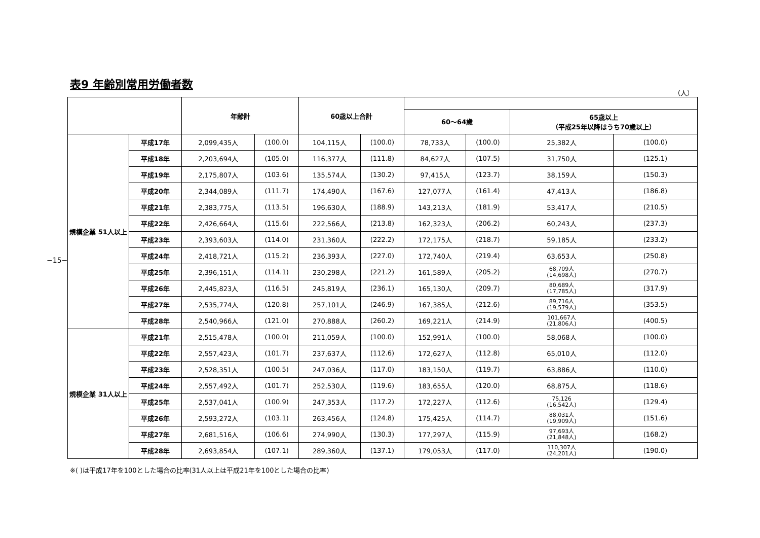−15−
表9 年齢別常用労働者数
（人）
| | | 年齢計 | | 60歳以上合計 | | | | | |
| --- | --- | --- | --- | --- | --- | --- | --- | --- | --- |
| | | | | | | 60〜64歳 | | 65歳以上 （平成25年以降はうち70歳以上） | |
| 規模企業 51人以上 | 平成17年 | 2,099,435人 | (100.0) | 104,115人 | (100.0) | 78,733人 | (100.0) | 25,382人 | (100.0) |
| | 平成18年 | 2,203,694人 | (105.0) | 116,377人 | (111.8) | 84,627人 | (107.5) | 31,750人 | (125.1) |
| | 平成19年 | 2,175,807人 | (103.6) | 135,574人 | (130.2) | 97,415人 | (123.7) | 38,159人 | (150.3) |
| | 平成20年 | 2,344,089人 | (111.7) | 174,490人 | (167.6) | 127,077人 | (161.4) | 47,413人 | (186.8) |
| | 平成21年 | 2,383,775人 | (113.5) | 196,630人 | (188.9) | 143,213人 | (181.9) | 53,417人 | (210.5) |
| | 平成22年 | 2,426,664人 | (115.6) | 222,566人 | (213.8) | 162,323人 | (206.2) | 60,243人 | (237.3) |
| | 平成23年 | 2,393,603人 | (114.0) | 231,360人 | (222.2) | 172,175人 | (218.7) | 59,185人 | (233.2) |
| | 平成24年 | 2,418,721人 | (115.2) | 236,393人 | (227.0) | 172,740人 | (219.4) | 63,653人 | (250.8) |
| | 平成25年 | 2,396,151人 | (114.1) | 230,298人 | (221.2) | 161,589人 | (205.2) | 68,709人 (14,698人) | (270.7) |
| | 平成26年 | 2,445,823人 | (116.5) | 245,819人 | (236.1) | 165,130人 | (209.7) | 80,689人 (17,785人) | (317.9) |
| | 平成27年 | 2,535,774人 | (120.8) | 257,101人 | (246.9) | 167,385人 | (212.6) | 89,716人 (19,579人) | (353.5) |
| | 平成28年 | 2,540,966人 | (121.0) | 270,888人 | (260.2) | 169,221人 | (214.9) | 101,667人 (21,806人) | (400.5) |
| 規模企業 31人以上 | 平成21年 | 2,515,478人 | (100.0) | 211,059人 | (100.0) | 152,991人 | (100.0) | 58,068人 | (100.0) |
| | 平成22年 | 2,557,423人 | (101.7) | 237,637人 | (112.6) | 172,627人 | (112.8) | 65,010人 | (112.0) |
| | 平成23年 | 2,528,351人 | (100.5) | 247,036人 | (117.0) | 183,150人 | (119.7) | 63,886人 | (110.0) |
| | 平成24年 | 2,557,492人 | (101.7) | 252,530人 | (119.6) | 183,655人 | (120.0) | 68,875人 | (118.6) |
| | 平成25年 | 2,537,041人 | (100.9) | 247,353人 | (117.2) | 172,227人 | (112.6) | 75,126 (16,542人) | (129.4) |
| | 平成26年 | 2,593,272人 | (103.1) | 263,456人 | (124.8) | 175,425人 | (114.7) | 88,031人 (19,909人) | (151.6) |
| | 平成27年 | 2,681,516人 | (106.6) | 274,990人 | (130.3) | 177,297人 | (115.9) | 97,693人 (21,848人) | (168.2) |
| | 平成28年 | 2,693,854人 | (107.1) | 289,360人 | (137.1) | 179,053人 | (117.0) | 110,307人 (24,201人) | (190.0) |
※( )は平成17年を100とした場合の比率(31人以上は平成21年を100とした場合の比率)